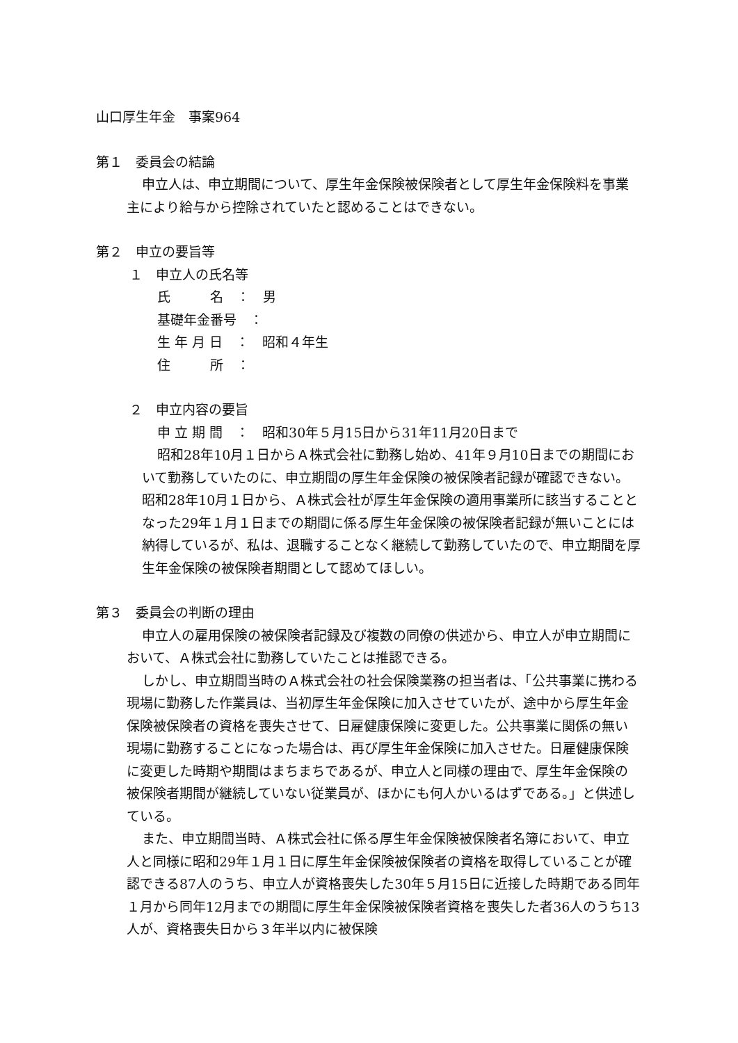山口厚生年金　事案964
第１　委員会の結論
申立人は、申立期間について、厚生年金保険被保険者として厚生年金保険料を事業主により給与から控除されていたと認めることはできない。
第２　申立の要旨等
１　申立人の氏名等
氏　　　名　：　男
基礎年金番号　：
生 年 月 日　：　昭和４年生
住　　　所　：
２　申立内容の要旨
申 立 期 間　：　昭和30年５月15日から31年11月20日まで
昭和28年10月１日からＡ株式会社に勤務し始め、41年９月10日までの期間において勤務していたのに、申立期間の厚生年金保険の被保険者記録が確認できない。昭和28年10月１日から、Ａ株式会社が厚生年金保険の適用事業所に該当することとなった29年１月１日までの期間に係る厚生年金保険の被保険者記録が無いことには納得しているが、私は、退職することなく継続して勤務していたので、申立期間を厚生年金保険の被保険者期間として認めてほしい。
第３　委員会の判断の理由
申立人の雇用保険の被保険者記録及び複数の同僚の供述から、申立人が申立期間において、Ａ株式会社に勤務していたことは推認できる。
しかし、申立期間当時のＡ株式会社の社会保険業務の担当者は、「公共事業に携わる現場に勤務した作業員は、当初厚生年金保険に加入させていたが、途中から厚生年金保険被保険者の資格を喪失させて、日雇健康保険に変更した。公共事業に関係の無い現場に勤務することになった場合は、再び厚生年金保険に加入させた。日雇健康保険に変更した時期や期間はまちまちであるが、申立人と同様の理由で、厚生年金保険の被保険者期間が継続していない従業員が、ほかにも何人かいるはずである。」と供述している。
また、申立期間当時、Ａ株式会社に係る厚生年金保険被保険者名簿において、申立人と同様に昭和29年１月１日に厚生年金保険被保険者の資格を取得していることが確認できる87人のうち、申立人が資格喪失した30年５月15日に近接した時期である同年１月から同年12月までの期間に厚生年金保険被保険者資格を喪失した者36人のうち13人が、資格喪失日から３年半以内に被保険